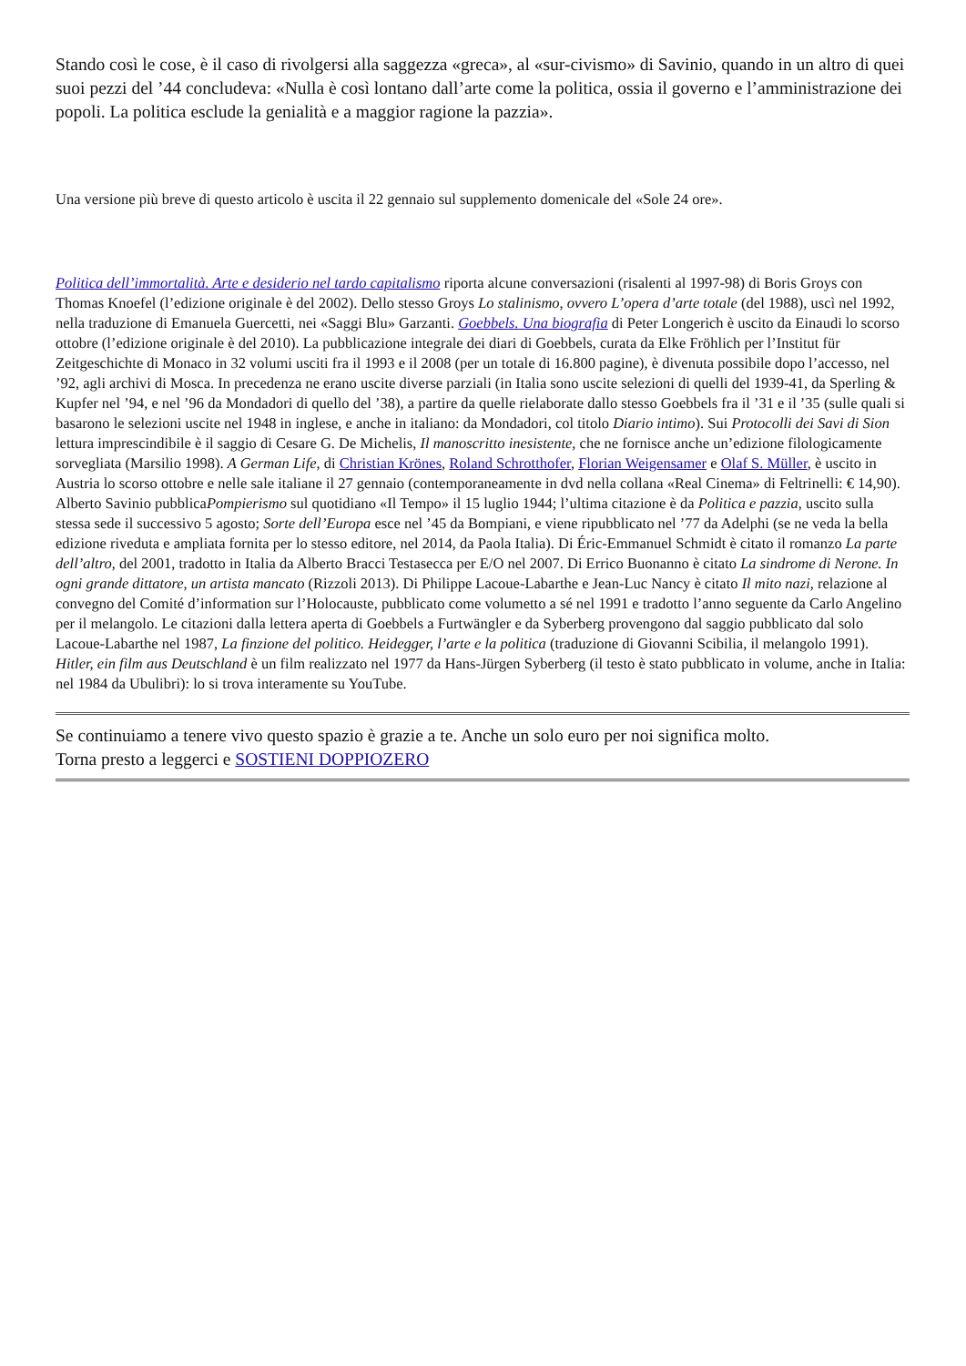Stando così le cose, è il caso di rivolgersi alla saggezza «greca», al «sur-civismo» di Savinio, quando in un altro di quei suoi pezzi del ’44 concludeva: «Nulla è così lontano dall’arte come la politica, ossia il governo e l’amministrazione dei popoli. La politica esclude la genialità e a maggior ragione la pazzia».
Una versione più breve di questo articolo è uscita il 22 gennaio sul supplemento domenicale del «Sole 24 ore».
Politica dell’immortalità. Arte e desiderio nel tardo capitalismo riporta alcune conversazioni (risalenti al 1997-98) di Boris Groys con Thomas Knoefel (l’edizione originale è del 2002). Dello stesso Groys Lo stalinismo, ovvero L’opera d’arte totale (del 1988), uscì nel 1992, nella traduzione di Emanuela Guercetti, nei «Saggi Blu» Garzanti. Goebbels. Una biografia di Peter Longerich è uscito da Einaudi lo scorso ottobre (l’edizione originale è del 2010). La pubblicazione integrale dei diari di Goebbels, curata da Elke Fröhlich per l’Institut für Zeitgeschichte di Monaco in 32 volumi usciti fra il 1993 e il 2008 (per un totale di 16.800 pagine), è divenuta possibile dopo l’accesso, nel ’92, agli archivi di Mosca. In precedenza ne erano uscite diverse parziali (in Italia sono uscite selezioni di quelli del 1939-41, da Sperling & Kupfer nel ’94, e nel ’96 da Mondadori di quello del ’38), a partire da quelle rielaborate dallo stesso Goebbels fra il ’31 e il ’35 (sulle quali si basarono le selezioni uscite nel 1948 in inglese, e anche in italiano: da Mondadori, col titolo Diario intimo). Sui Protocolli dei Savi di Sion lettura imprescindibile è il saggio di Cesare G. De Michelis, Il manoscritto inesistente, che ne fornisce anche un’edizione filologicamente sorvegliata (Marsilio 1998). A German Life, di Christian Krönes, Roland Schrotthofer, Florian Weigensamer e Olaf S. Müller, è uscito in Austria lo scorso ottobre e nelle sale italiane il 27 gennaio (contemporaneamente in dvd nella collana «Real Cinema» di Feltrinelli: € 14,90). Alberto Savinio pubblicaPompierismo sul quotidiano «Il Tempo» il 15 luglio 1944; l’ultima citazione è da Politica e pazzia, uscito sulla stessa sede il successivo 5 agosto; Sorte dell’Europa esce nel ’45 da Bompiani, e viene ripubblicato nel ’77 da Adelphi (se ne veda la bella edizione riveduta e ampliata fornita per lo stesso editore, nel 2014, da Paola Italia). Di Éric-Emmanuel Schmidt è citato il romanzo La parte dell’altro, del 2001, tradotto in Italia da Alberto Bracci Testasecca per E/O nel 2007. Di Errico Buonanno è citato La sindrome di Nerone. In ogni grande dittatore, un artista mancato (Rizzoli 2013). Di Philippe Lacoue-Labarthe e Jean-Luc Nancy è citato Il mito nazi, relazione al convegno del Comité d’information sur l’Holocauste, pubblicato come volumetto a sé nel 1991 e tradotto l’anno seguente da Carlo Angelino per il melangolo. Le citazioni dalla lettera aperta di Goebbels a Furtwängler e da Syberberg provengono dal saggio pubblicato dal solo Lacoue-Labarthe nel 1987, La finzione del politico. Heidegger, l’arte e la politica (traduzione di Giovanni Scibilia, il melangolo 1991). Hitler, ein film aus Deutschland è un film realizzato nel 1977 da Hans-Jürgen Syberberg (il testo è stato pubblicato in volume, anche in Italia: nel 1984 da Ubulibri): lo si trova interamente su YouTube.
Se continuiamo a tenere vivo questo spazio è grazie a te. Anche un solo euro per noi significa molto.
Torna presto a leggerci e SOSTIENI DOPPIOZERO